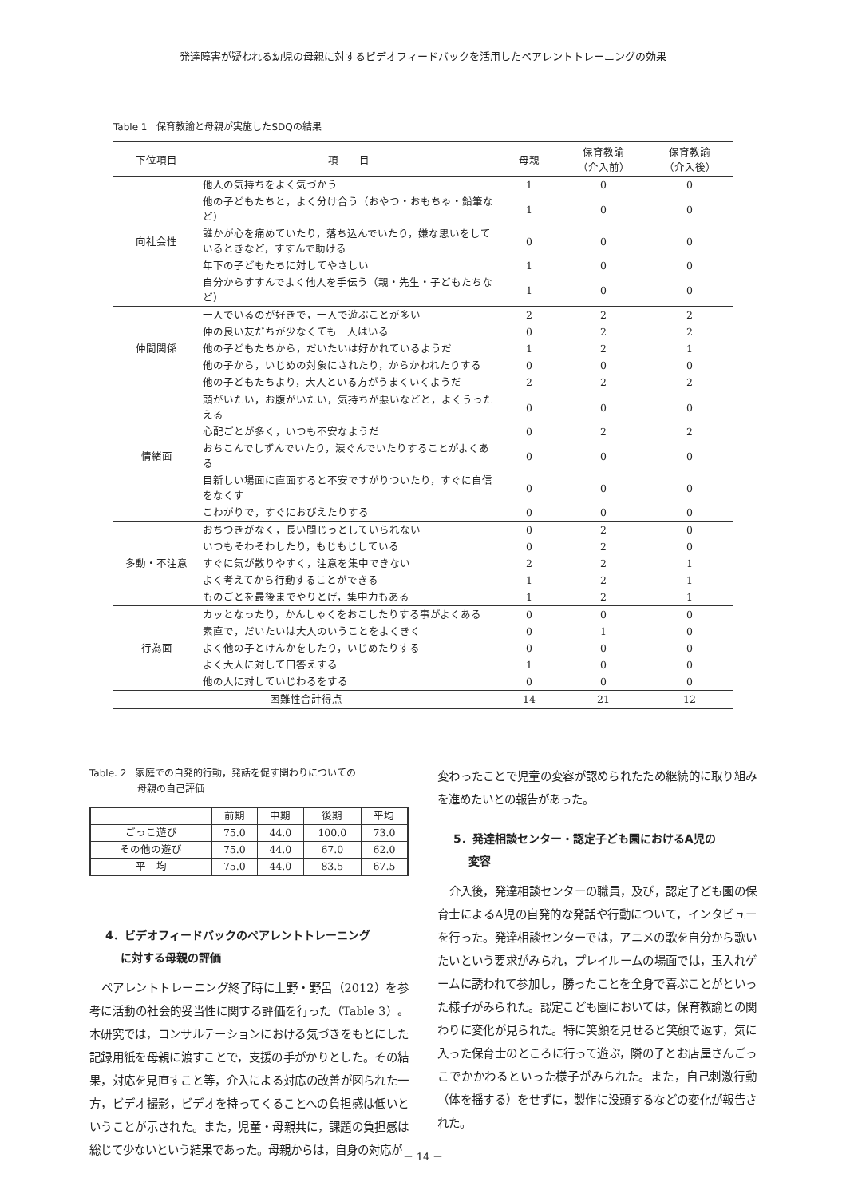発達障害が疑われる幼児の母親に対するビデオフィードバックを活用したペアレントトレーニングの効果
Table 1　保育教諭と母親が実施したSDQの結果
| 下位項目 | 項 目 | 母親 | 保育教諭 （介入前） | 保育教諭 （介入後） |
| --- | --- | --- | --- | --- |
| 向社会性 | 他人の気持ちをよく気づかう | 1 | 0 | 0 |
| | 他の子どもたちと，よく分け合う（おやつ・おもちゃ・鉛筆など） | 1 | 0 | 0 |
| | 誰かが心を痛めていたり，落ち込んでいたり，嫌な思いをしているときなど，すすんで助ける | 0 | 0 | 0 |
| | 年下の子どもたちに対してやさしい | 1 | 0 | 0 |
| | 自分からすすんでよく他人を手伝う（親・先生・子どもたちなど） | 1 | 0 | 0 |
| 仲間関係 | 一人でいるのが好きで，一人で遊ぶことが多い | 2 | 2 | 2 |
| | 仲の良い友だちが少なくても一人はいる | 0 | 2 | 2 |
| | 他の子どもたちから，だいたいは好かれているようだ | 1 | 2 | 1 |
| | 他の子から，いじめの対象にされたり，からかわれたりする | 0 | 0 | 0 |
| | 他の子どもたちより，大人といる方がうまくいくようだ | 2 | 2 | 2 |
| 情緒面 | 頭がいたい，お腹がいたい，気持ちが悪いなどと，よくうったえる | 0 | 0 | 0 |
| | 心配ごとが多く，いつも不安なようだ | 0 | 2 | 2 |
| | おちこんでしずんでいたり，涙ぐんでいたりすることがよくある | 0 | 0 | 0 |
| | 目新しい場面に直面すると不安ですがりついたり，すぐに自信をなくす | 0 | 0 | 0 |
| | こわがりで，すぐにおびえたりする | 0 | 0 | 0 |
| 多動・不注意 | おちつきがなく，長い間じっとしていられない | 0 | 2 | 0 |
| | いつもそわそわしたり，もじもじしている | 0 | 2 | 0 |
| | すぐに気が散りやすく，注意を集中できない | 2 | 2 | 1 |
| | よく考えてから行動することができる | 1 | 2 | 1 |
| | ものごとを最後までやりとげ，集中力もある | 1 | 2 | 1 |
| 行為面 | カッとなったり，かんしゃくをおこしたりする事がよくある | 0 | 0 | 0 |
| | 素直で，だいたいは大人のいうことをよくきく | 0 | 1 | 0 |
| | よく他の子とけんかをしたり，いじめたりする | 0 | 0 | 0 |
| | よく大人に対して口答えする | 1 | 0 | 0 |
| | 他の人に対していじわるをする | 0 | 0 | 0 |
| 困難性合計得点 | | 14 | 21 | 12 |
Table. 2　家庭での自発的行動，発話を促す関わりについての
　　　　　母親の自己評価
| | 前期 | 中期 | 後期 | 平均 |
| --- | --- | --- | --- | --- |
| ごっこ遊び | 75.0 | 44.0 | 100.0 | 73.0 |
| その他の遊び | 75.0 | 44.0 | 67.0 | 62.0 |
| 平 均 | 75.0 | 44.0 | 83.5 | 67.5 |
4．ビデオフィードバックのペアレントトレーニング
　 に対する母親の評価
ペアレントトレーニング終了時に上野・野呂（2012）を参考に活動の社会的妥当性に関する評価を行った（Table 3）。本研究では，コンサルテーションにおける気づきをもとにした記録用紙を母親に渡すことで，支援の手がかりとした。その結果，対応を見直すこと等，介入による対応の改善が図られた一方，ビデオ撮影，ビデオを持ってくることへの負担感は低いということが示された。また，児童・母親共に，課題の負担感は総じて少ないという結果であった。母親からは，自身の対応が
変わったことで児童の変容が認められたため継続的に取り組みを進めたいとの報告があった。
5．発達相談センター・認定子ども園におけるA児の
　 変容
介入後，発達相談センターの職員，及び，認定子ども園の保育士によるA児の自発的な発話や行動について，インタビューを行った。発達相談センターでは，アニメの歌を自分から歌いたいという要求がみられ，プレイルームの場面では，玉入れゲームに誘われて参加し，勝ったことを全身で喜ぶことがといった様子がみられた。認定こども園においては，保育教諭との関わりに変化が見られた。特に笑顔を見せると笑顔で返す，気に入った保育士のところに行って遊ぶ，隣の子とお店屋さんごっこでかかわるといった様子がみられた。また，自己刺激行動（体を揺する）をせずに，製作に没頭するなどの変化が報告された。
－ 14 －